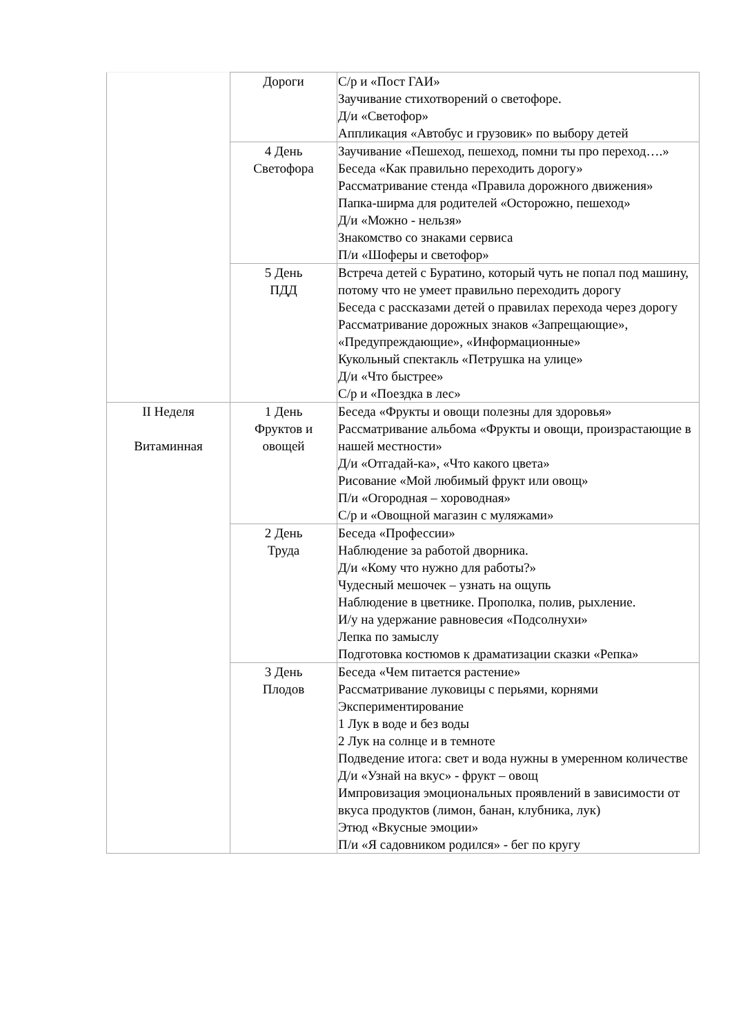| | Дороги | С/р и «Пост ГАИ» Заучивание стихотворений о светофоре. Д/и «Светофор» Аппликация «Автобус и грузовик» по выбору детей |
| | 4 День Светофора | Заучивание «Пешеход, пешеход, помни ты про переход….» Беседа «Как правильно переходить дорогу» Рассматривание стенда «Правила дорожного движения» Папка-ширма для родителей «Осторожно, пешеход» Д/и «Можно - нельзя» Знакомство со знаками сервиса П/и «Шоферы и светофор» |
| | 5 День ПДД | Встреча детей с Буратино, который чуть не попал под машину, потому что не умеет правильно переходить дорогу Беседа с рассказами детей о правилах перехода через дорогу Рассматривание дорожных знаков «Запрещающие», «Предупреждающие», «Информационные» Кукольный спектакль «Петрушка на улице» Д/и «Что быстрее» С/р и «Поездка в лес» |
| II Неделя Витаминная | 1 День Фруктов и овощей | Беседа «Фрукты и овощи полезны для здоровья» Рассматривание альбома «Фрукты и овощи, произрастающие в нашей местности» Д/и «Отгадай-ка», «Что какого цвета» Рисование «Мой любимый фрукт или овощ» П/и «Огородная – хороводная» С/р и «Овощной магазин с муляжами» |
| | 2 День Труда | Беседа «Профессии» Наблюдение за работой дворника. Д/и «Кому что нужно для работы?» Чудесный мешочек – узнать на ощупь Наблюдение в цветнике. Прополка, полив, рыхление. И/у на удержание равновесия «Подсолнухи» Лепка по замыслу Подготовка костюмов к драматизации сказки «Репка» |
| | 3 День Плодов | Беседа «Чем питается растение» Рассматривание луковицы с перьями, корнями Экспериментирование 1 Лук в воде и без воды 2 Лук на солнце и в темноте Подведение итога: свет и вода нужны в умеренном количестве Д/и «Узнай на вкус» - фрукт – овощ Импровизация эмоциональных проявлений в зависимости от вкуса продуктов (лимон, банан, клубника, лук) Этюд «Вкусные эмоции» П/и «Я садовником родился» - бег по кругу |